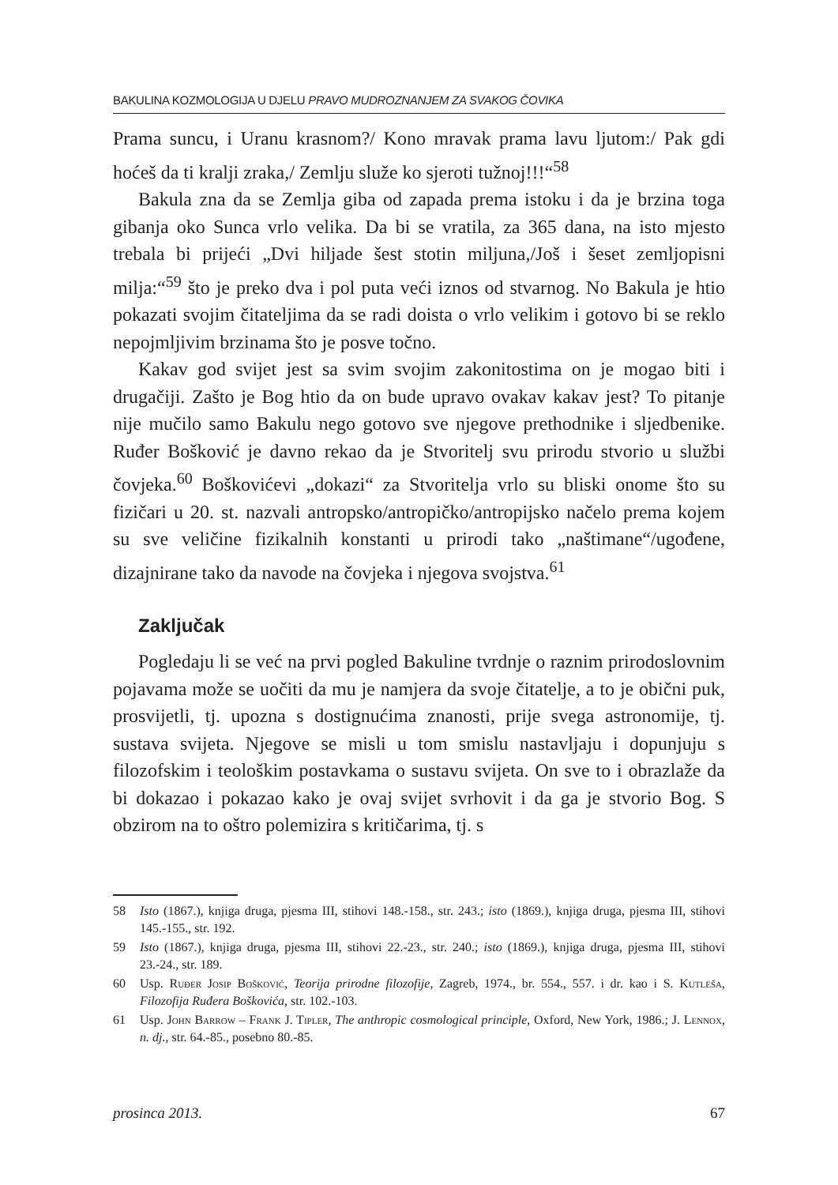BAKULINA KOZMOLOGIJA U DJELU PRAVO MUDROZNANJEM ZA SVAKOG ČOVIKA
Prama suncu, i Uranu krasnom?/ Kono mravak prama lavu ljutom:/ Pak gdi hoćeš da ti kralji zraka,/ Zemlju služe ko sjeroti tužnoj!!!“<sup>58</sup>
Bakula zna da se Zemlja giba od zapada prema istoku i da je brzina toga gibanja oko Sunca vrlo velika. Da bi se vratila, za 365 dana, na isto mjesto trebala bi prijeći „Dvi hiljade šest stotin miljuna,/Još i šeset zemljopisni milja:“<sup>59</sup> što je preko dva i pol puta veći iznos od stvarnog. No Bakula je htio pokazati svojim čitateljima da se radi doista o vrlo velikim i gotovo bi se reklo nepojmljivim brzinama što je posve točno.
Kakav god svijet jest sa svim svojim zakonitostima on je mogao biti i drugačiji. Zašto je Bog htio da on bude upravo ovakav kakav jest? To pitanje nije mučilo samo Bakulu nego gotovo sve njegove prethodnike i sljedbenike. Ruđer Bošković je davno rekao da je Stvoritelj svu prirodu stvorio u službi čovjeka.<sup>60</sup> Boškovićevi „dokazi“ za Stvoritelja vrlo su bliski onome što su fizičari u 20. st. nazvali antropsko/antropičko/antropijsko načelo prema kojem su sve veličine fizikalnih konstanti u prirodi tako „naštimane“/ugođene, dizajnirane tako da navode na čovjeka i njegova svojstva.<sup>61</sup>
Zaključak
Pogledaju li se već na prvi pogled Bakuline tvrdnje o raznim prirodoslovnim pojavama može se uočiti da mu je namjera da svoje čitatelje, a to je obični puk, prosvijetli, tj. upozna s dostignućima znanosti, prije svega astronomije, tj. sustava svijeta. Njegove se misli u tom smislu nastavljaju i dopunjuju s filozofskim i teološkim postavkama o sustavu svijeta. On sve to i obrazlaže da bi dokazao i pokazao kako je ovaj svijet svrhovit i da ga je stvorio Bog. S obzirom na to oštro polemizira s kritičarima, tj. s
58 Isto (1867.), knjiga druga, pjesma III, stihovi 148.-158., str. 243.; isto (1869.), knjiga druga, pjesma III, stihovi 145.-155., str. 192.
59 Isto (1867.), knjiga druga, pjesma III, stihovi 22.-23., str. 240.; isto (1869.), knjiga druga, pjesma III, stihovi 23.-24., str. 189.
60 Usp. Ruđer Josip Bošković, Teorija prirodne filozofije, Zagreb, 1974., br. 554., 557. i dr. kao i S. Kutleša, Filozofija Ruđera Boškovića, str. 102.-103.
61 Usp. John Barrow – Frank J. Tipler, The anthropic cosmological principle, Oxford, New York, 1986.; J. Lennox, n. dj., str. 64.-85., posebno 80.-85.
prosinca 2013. 67